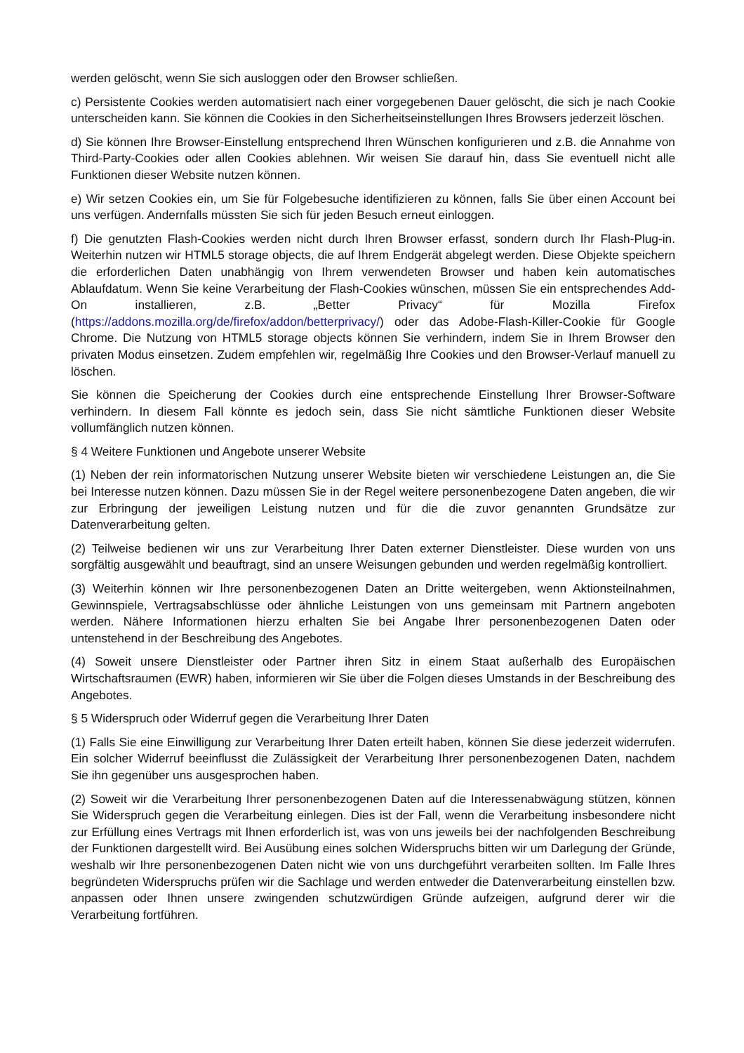werden gelöscht, wenn Sie sich ausloggen oder den Browser schließen.
c) Persistente Cookies werden automatisiert nach einer vorgegebenen Dauer gelöscht, die sich je nach Cookie unterscheiden kann. Sie können die Cookies in den Sicherheitseinstellungen Ihres Browsers jederzeit löschen.
d) Sie können Ihre Browser-Einstellung entsprechend Ihren Wünschen konfigurieren und z.B. die Annahme von Third-Party-Cookies oder allen Cookies ablehnen. Wir weisen Sie darauf hin, dass Sie eventuell nicht alle Funktionen dieser Website nutzen können.
e) Wir setzen Cookies ein, um Sie für Folgebesuche identifizieren zu können, falls Sie über einen Account bei uns verfügen. Andernfalls müssten Sie sich für jeden Besuch erneut einloggen.
f) Die genutzten Flash-Cookies werden nicht durch Ihren Browser erfasst, sondern durch Ihr Flash-Plug-in. Weiterhin nutzen wir HTML5 storage objects, die auf Ihrem Endgerät abgelegt werden. Diese Objekte speichern die erforderlichen Daten unabhängig von Ihrem verwendeten Browser und haben kein automatisches Ablaufdatum. Wenn Sie keine Verarbeitung der Flash-Cookies wünschen, müssen Sie ein entsprechendes Add-On installieren, z.B. „Better Privacy“ für Mozilla Firefox (https://addons.mozilla.org/de/firefox/addon/betterprivacy/) oder das Adobe-Flash-Killer-Cookie für Google Chrome. Die Nutzung von HTML5 storage objects können Sie verhindern, indem Sie in Ihrem Browser den privaten Modus einsetzen. Zudem empfehlen wir, regelmäßig Ihre Cookies und den Browser-Verlauf manuell zu löschen.
Sie können die Speicherung der Cookies durch eine entsprechende Einstellung Ihrer Browser-Software verhindern. In diesem Fall könnte es jedoch sein, dass Sie nicht sämtliche Funktionen dieser Website vollumfänglich nutzen können.
§ 4 Weitere Funktionen und Angebote unserer Website
(1) Neben der rein informatorischen Nutzung unserer Website bieten wir verschiedene Leistungen an, die Sie bei Interesse nutzen können. Dazu müssen Sie in der Regel weitere personenbezogene Daten angeben, die wir zur Erbringung der jeweiligen Leistung nutzen und für die die zuvor genannten Grundsätze zur Datenverarbeitung gelten.
(2) Teilweise bedienen wir uns zur Verarbeitung Ihrer Daten externer Dienstleister. Diese wurden von uns sorgfältig ausgewählt und beauftragt, sind an unsere Weisungen gebunden und werden regelmäßig kontrolliert.
(3) Weiterhin können wir Ihre personenbezogenen Daten an Dritte weitergeben, wenn Aktionsteilnahmen, Gewinnspiele, Vertragsabschlüsse oder ähnliche Leistungen von uns gemeinsam mit Partnern angeboten werden. Nähere Informationen hierzu erhalten Sie bei Angabe Ihrer personenbezogenen Daten oder untenstehend in der Beschreibung des Angebotes.
(4) Soweit unsere Dienstleister oder Partner ihren Sitz in einem Staat außerhalb des Europäischen Wirtschaftsraumen (EWR) haben, informieren wir Sie über die Folgen dieses Umstands in der Beschreibung des Angebotes.
§ 5 Widerspruch oder Widerruf gegen die Verarbeitung Ihrer Daten
(1) Falls Sie eine Einwilligung zur Verarbeitung Ihrer Daten erteilt haben, können Sie diese jederzeit widerrufen. Ein solcher Widerruf beeinflusst die Zulässigkeit der Verarbeitung Ihrer personenbezogenen Daten, nachdem Sie ihn gegenüber uns ausgesprochen haben.
(2) Soweit wir die Verarbeitung Ihrer personenbezogenen Daten auf die Interessenabwägung stützen, können Sie Widerspruch gegen die Verarbeitung einlegen. Dies ist der Fall, wenn die Verarbeitung insbesondere nicht zur Erfüllung eines Vertrags mit Ihnen erforderlich ist, was von uns jeweils bei der nachfolgenden Beschreibung der Funktionen dargestellt wird. Bei Ausübung eines solchen Widerspruchs bitten wir um Darlegung der Gründe, weshalb wir Ihre personenbezogenen Daten nicht wie von uns durchgeführt verarbeiten sollten. Im Falle Ihres begründeten Widerspruchs prüfen wir die Sachlage und werden entweder die Datenverarbeitung einstellen bzw. anpassen oder Ihnen unsere zwingenden schutzwürdigen Gründe aufzeigen, aufgrund derer wir die Verarbeitung fortführen.